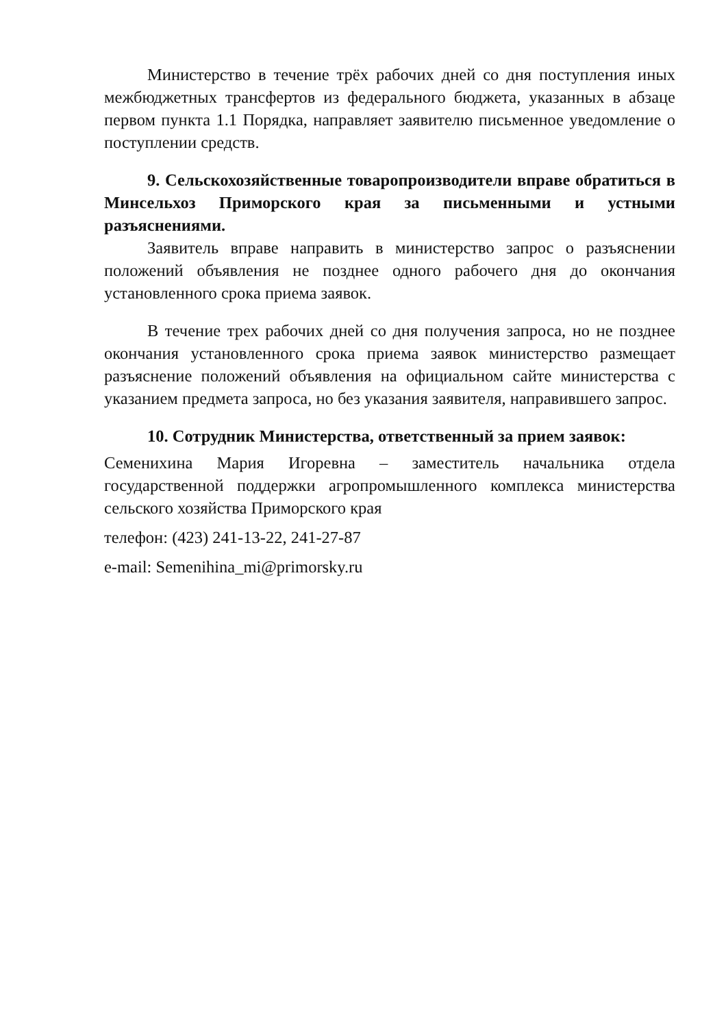Министерство в течение трёх рабочих дней со дня поступления иных межбюджетных трансфертов из федерального бюджета, указанных в абзаце первом пункта 1.1 Порядка, направляет заявителю письменное уведомление о поступлении средств.
9. Сельскохозяйственные товаропроизводители вправе обратиться в Минсельхоз Приморского края за письменными и устными разъяснениями.
Заявитель вправе направить в министерство запрос о разъяснении положений объявления не позднее одного рабочего дня до окончания установленного срока приема заявок.
В течение трех рабочих дней со дня получения запроса, но не позднее окончания установленного срока приема заявок министерство размещает разъяснение положений объявления на официальном сайте министерства с указанием предмета запроса, но без указания заявителя, направившего запрос.
10. Сотрудник Министерства, ответственный за прием заявок:
Семенихина Мария Игоревна – заместитель начальника отдела государственной поддержки агропромышленного комплекса министерства сельского хозяйства Приморского края
телефон: (423) 241-13-22, 241-27-87
e-mail: Semenihina_mi@primorsky.ru